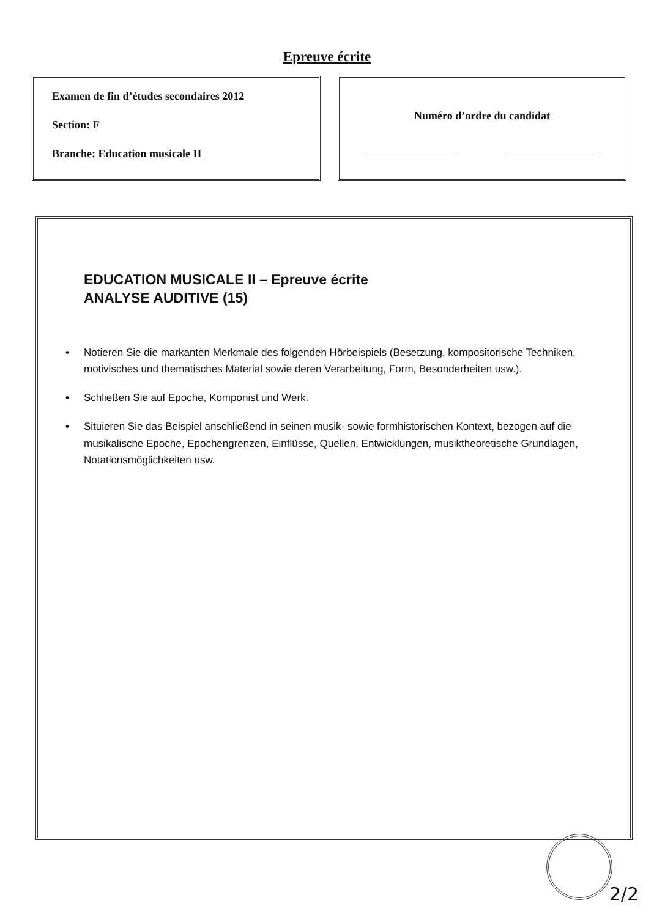Epreuve écrite
Examen de fin d’études secondaires 2012
Section: F
Branche: Education musicale II
Numéro d’ordre du candidat
EDUCATION MUSICALE II – Epreuve écrite
ANALYSE AUDITIVE (15)
• Notieren Sie die markanten Merkmale des folgenden Hörbeispiels (Besetzung, kompositorische Techniken, motivisches und thematisches Material sowie deren Verarbeitung, Form, Besonderheiten usw.).
• Schließen Sie auf Epoche, Komponist und Werk.
• Situieren Sie das Beispiel anschließend in seinen musik- sowie formhistorischen Kontext, bezogen auf die musikalische Epoche, Epochengrenzen, Einflüsse, Quellen, Entwicklungen, musiktheoretische Grundlagen, Notationsmöglichkeiten usw.
2/2